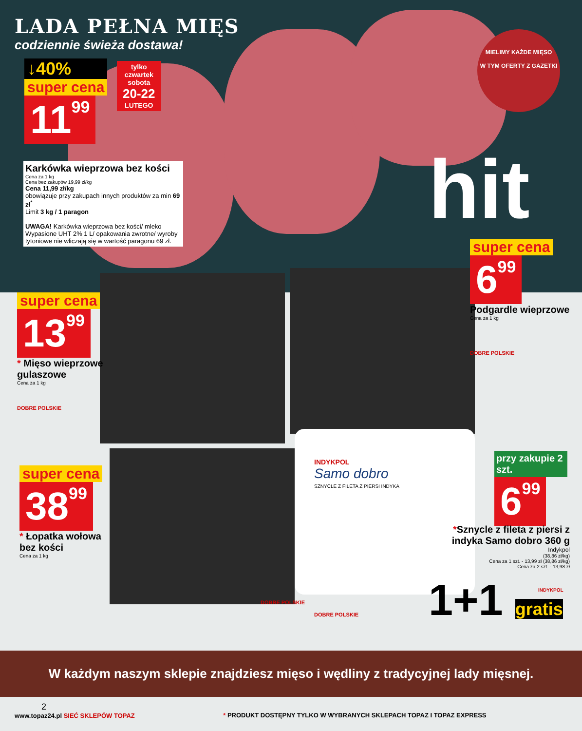LADA PEŁNA MIĘS
codziennie świeża dostawa!
↓40%
super cena
1199
tylko
czwartek
sobota
20-22
LUTEGO
MIELIMY KAŻDE MIĘSO
W TYM OFERTY Z GAZETKI
hit
Karkówka wieprzowa bez kości
Cena za 1 kg
Cena bez zakupów 19,99 zł/kg
Cena 11,99 zł/kg
obowiązuje przy zakupach innych produktów za min 69 zł<sup>*</sup>
Limit 3 kg / 1 paragon
UWAGA! Karkówka wieprzowa bez kości/ mleko Wypasione UHT 2% 1 L/ opakowania zwrotne/ wyroby tytoniowe nie wliczają się w wartość paragonu 69 zł.
super cena
699
Podgardle wieprzowe
Cena za 1 kg
DOBRE POLSKIE
super cena
1399
* Mięso wieprzowe
gulaszowe
Cena za 1 kg
DOBRE POLSKIE
super cena
3899
* Łopatka wołowa
bez kości
Cena za 1 kg
DOBRE POLSKIE
DOBRE POLSKIE
INDYKPOL
Samo dobro
SZNYCLE Z FILETA Z PIERSI INDYKA
przy zakupie 2 szt.
699
*Sznycle z fileta z piersi z indyka Samo dobro 360 g
Indykpol
(38,86 zł/kg)
Cena za 1 szt. - 13,99 zł (38,86 zł/kg)
Cena za 2 szt. - 13,98 zł
1+1 gratis INDYKPOL
W każdym naszym sklepie znajdziesz mięso i wędliny z tradycyjnej lady mięsnej.
2
www.topaz24.pl SIEĆ SKLEPÓW TOPAZ
* PRODUKT DOSTĘPNY TYLKO W WYBRANYCH SKLEPACH TOPAZ I TOPAZ EXPRESS